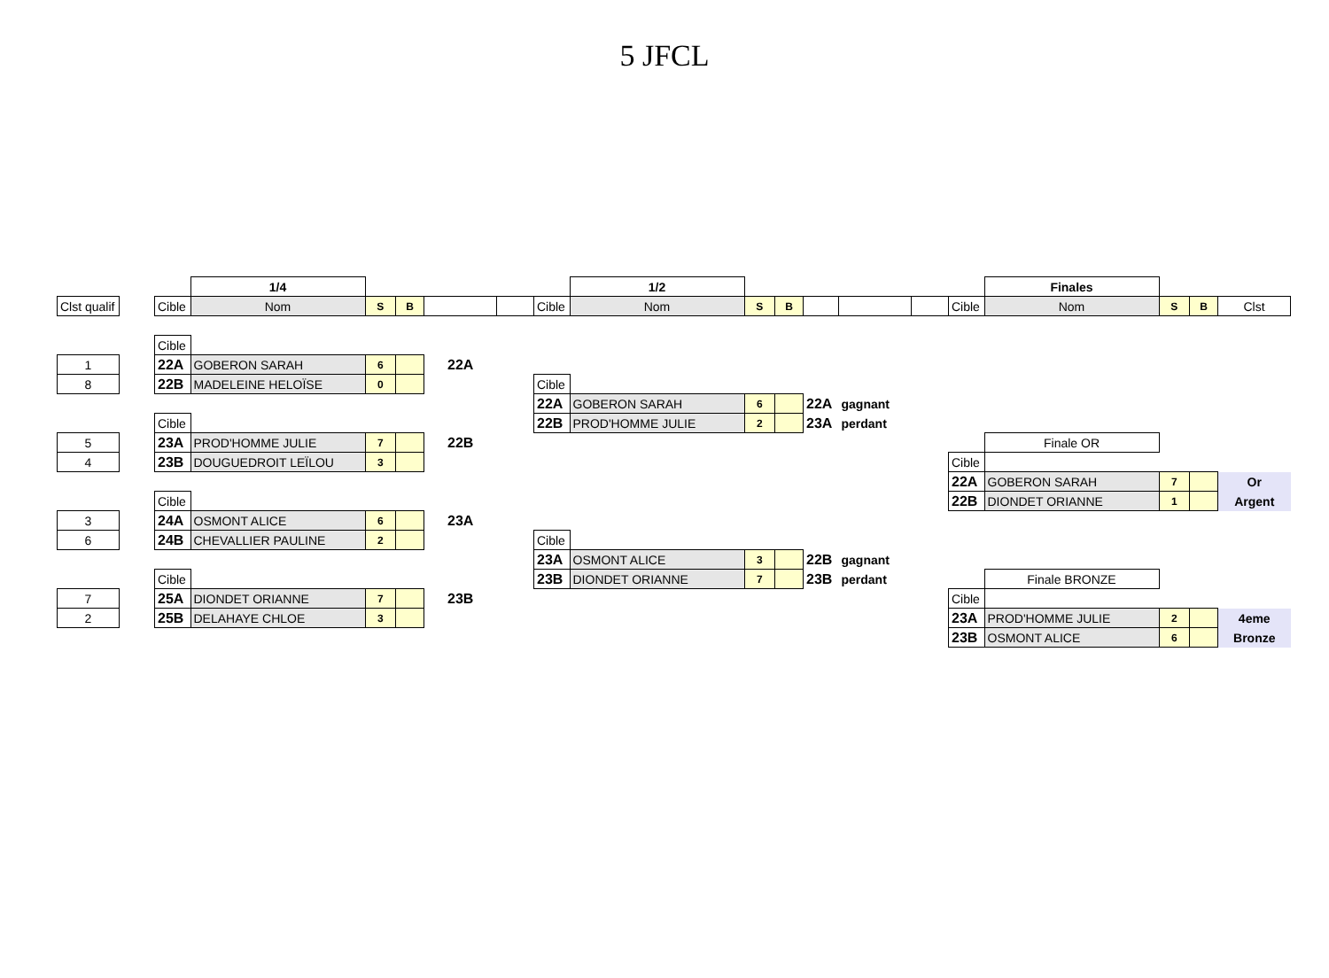5 JFCL
| | | | 1/4 | | | | | | 1/2 | | | | | | | Finales | | | |
| Clst qualif | | Cible | Nom | S | B | | | Cible | Nom | S | B | | | | Cible | Nom | S | B | Clst |
| | | Cible | | | | | | | | | | | | | | | | | |
| 1 | | 22A | GOBERON SARAH | 6 | | 22A | | | | | | | | | | | | | |
| 8 | | 22B | MADELEINE HELOÏSE | 0 | | | | Cible | | | | | | | | | | | |
| | | | | | | | | 22A | GOBERON SARAH | 6 | | 22A | gagnant | | | | | | |
| | | Cible | | | | | | 22B | PROD'HOMME JULIE | 2 | | 23A | perdant | | | | | | |
| 5 | | 23A | PROD'HOMME JULIE | 7 | | 22B | | | | | | | | | | Finale OR | | | |
| 4 | | 23B | DOUGUEDROIT LEÏLOU | 3 | | | | | | | | | | | Cible | | | | |
| | | | | | | | | | | | | | | | 22A | GOBERON SARAH | 7 | | Or |
| | | Cible | | | | | | | | | | | | | 22B | DIONDET ORIANNE | 1 | | Argent |
| 3 | | 24A | OSMONT ALICE | 6 | | 23A | | | | | | | | | | | | | |
| 6 | | 24B | CHEVALLIER PAULINE | 2 | | | | Cible | | | | | | | | | | | |
| | | | | | | | | 23A | OSMONT ALICE | 3 | | 22B | gagnant | | | | | | |
| | | Cible | | | | | | 23B | DIONDET ORIANNE | 7 | | 23B | perdant | | | Finale BRONZE | | | |
| 7 | | 25A | DIONDET ORIANNE | 7 | | 23B | | | | | | | | | Cible | | | | |
| 2 | | 25B | DELAHAYE CHLOE | 3 | | | | | | | | | | | 23A | PROD'HOMME JULIE | 2 | | 4eme |
| | | | | | | | | | | | | | | | 23B | OSMONT ALICE | 6 | | Bronze |